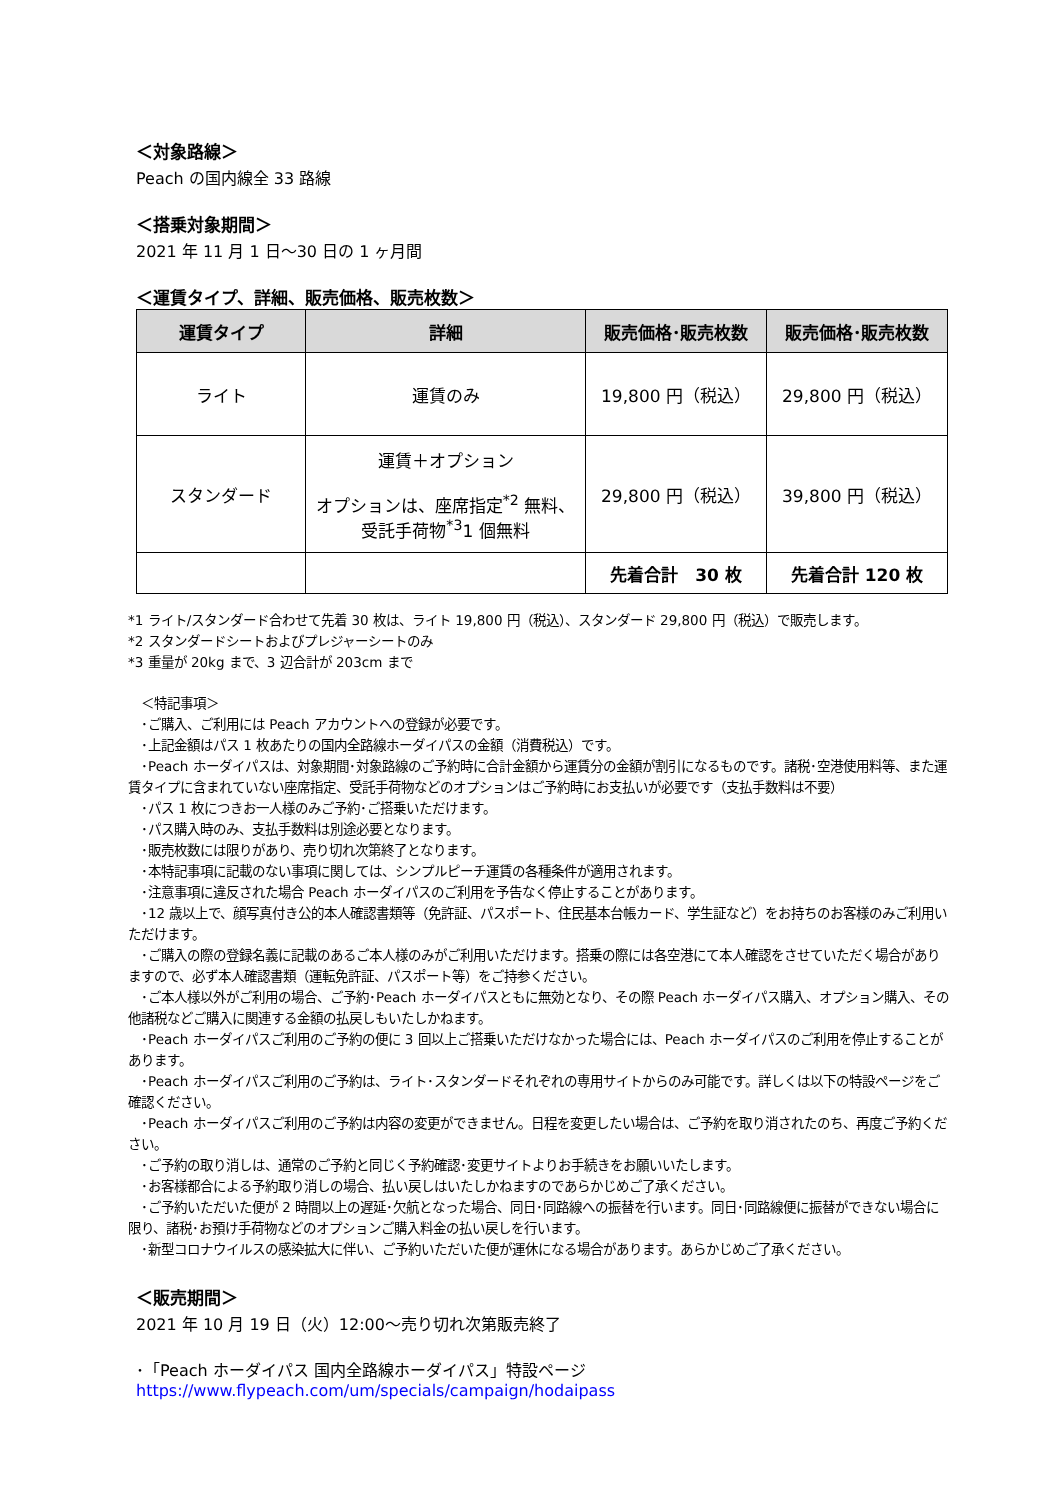＜対象路線＞
Peach の国内線全 33 路線
＜搭乗対象期間＞
2021 年 11 月 1 日～30 日の 1 ヶ月間
＜運賃タイプ、詳細、販売価格、販売枚数＞
| 運賃タイプ | 詳細 | 販売価格･販売枚数 | 販売価格･販売枚数 |
| --- | --- | --- | --- |
| ライト | 運賃のみ | 19,800 円（税込） | 29,800 円（税込） |
| スタンダード | 運賃＋オプション オプションは、座席指定<sup>*2</sup> 無料、 受託手荷物<sup>*3</sup>1 個無料 | 29,800 円（税込） | 39,800 円（税込） |
| | | 先着合計 30 枚 | 先着合計 120 枚 |
*1 ライト/スタンダード合わせて先着 30 枚は、ライト 19,800 円（税込）、スタンダード 29,800 円（税込）で販売します。
*2 スタンダードシートおよびプレジャーシートのみ
*3 重量が 20kg まで、3 辺合計が 203cm まで
　＜特記事項＞
　･ご購入、ご利用には Peach アカウントへの登録が必要です。
　･上記金額はパス 1 枚あたりの国内全路線ホーダイパスの金額（消費税込）です。
　･Peach ホーダイパスは、対象期間･対象路線のご予約時に合計金額から運賃分の金額が割引になるものです。諸税･空港使用料等、また運賃タイプに含まれていない座席指定、受託手荷物などのオプションはご予約時にお支払いが必要です（支払手数料は不要）
　･パス 1 枚につきお一人様のみご予約･ご搭乗いただけます。
　･パス購入時のみ、支払手数料は別途必要となります。
　･販売枚数には限りがあり、売り切れ次第終了となります。
　･本特記事項に記載のない事項に関しては、シンプルピーチ運賃の各種条件が適用されます。
　･注意事項に違反された場合 Peach ホーダイパスのご利用を予告なく停止することがあります。
　･12 歳以上で、顔写真付き公的本人確認書類等（免許証、パスポート、住民基本台帳カード、学生証など）をお持ちのお客様のみご利用いただけます。
　･ご購入の際の登録名義に記載のあるご本人様のみがご利用いただけます。搭乗の際には各空港にて本人確認をさせていただく場合がありますので、必ず本人確認書類（運転免許証、パスポート等）をご持参ください。
　･ご本人様以外がご利用の場合、ご予約･Peach ホーダイパスともに無効となり、その際 Peach ホーダイパス購入、オプション購入、その他諸税などご購入に関連する金額の払戻しもいたしかねます。
　･Peach ホーダイパスご利用のご予約の便に 3 回以上ご搭乗いただけなかった場合には、Peach ホーダイパスのご利用を停止することがあります。
　･Peach ホーダイパスご利用のご予約は、ライト･スタンダードそれぞれの専用サイトからのみ可能です。詳しくは以下の特設ページをご確認ください。
　･Peach ホーダイパスご利用のご予約は内容の変更ができません。日程を変更したい場合は、ご予約を取り消されたのち、再度ご予約ください。
　･ご予約の取り消しは、通常のご予約と同じく予約確認･変更サイトよりお手続きをお願いいたします。
　･お客様都合による予約取り消しの場合、払い戻しはいたしかねますのであらかじめご了承ください。
　･ご予約いただいた便が 2 時間以上の遅延･欠航となった場合、同日･同路線への振替を行います。同日･同路線便に振替ができない場合に限り、諸税･お預け手荷物などのオプションご購入料金の払い戻しを行います。
　･新型コロナウイルスの感染拡大に伴い、ご予約いただいた便が運休になる場合があります。あらかじめご了承ください。
＜販売期間＞
2021 年 10 月 19 日（火）12:00～売り切れ次第販売終了
･「Peach ホーダイパス 国内全路線ホーダイパス」特設ページ
https://www.flypeach.com/um/specials/campaign/hodaipass